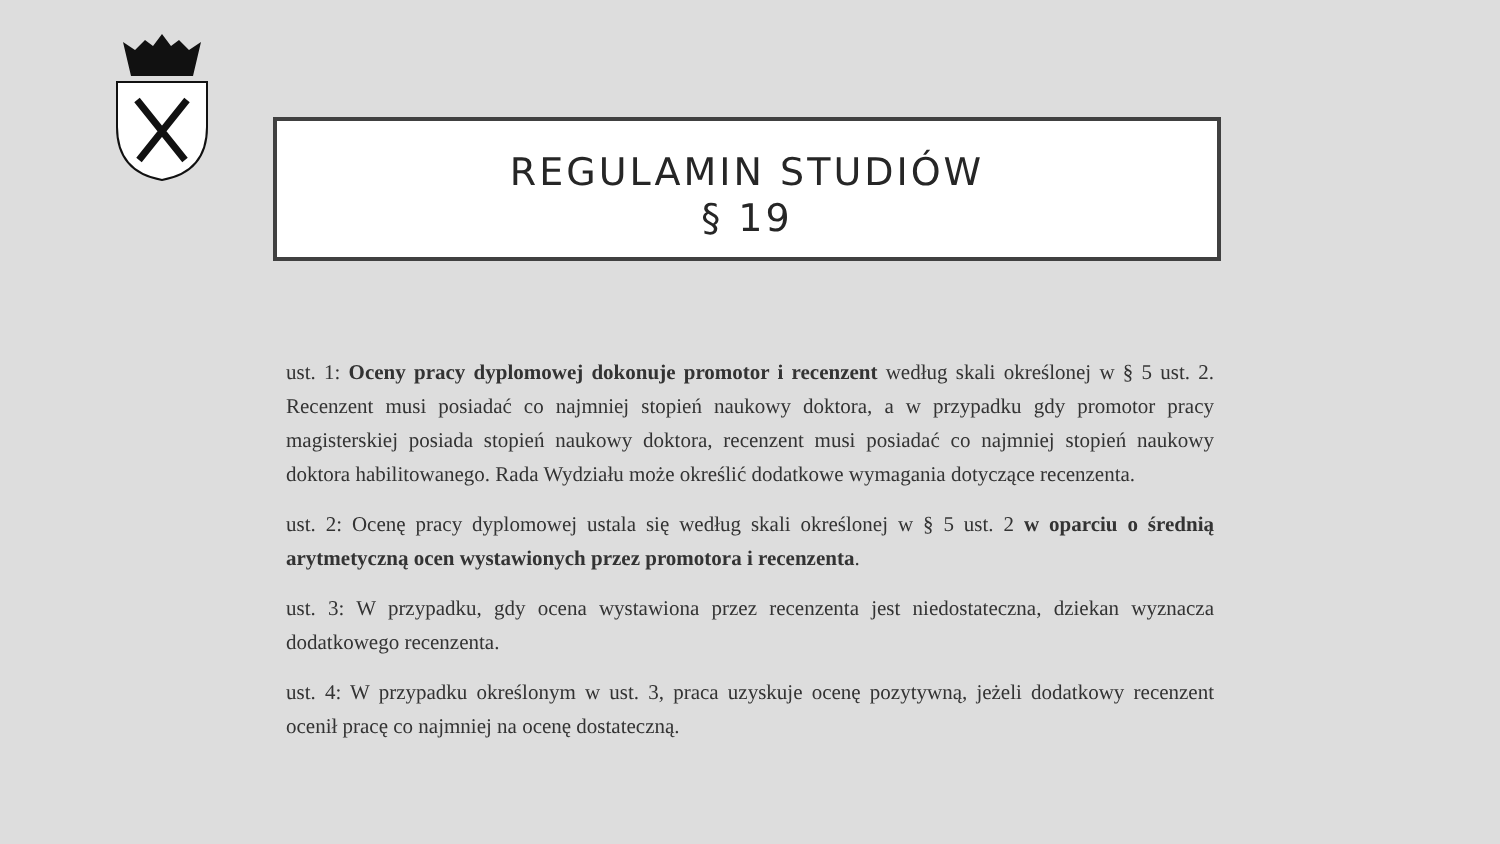REGULAMIN STUDIÓW
§ 19
ust. 1: Oceny pracy dyplomowej dokonuje promotor i recenzent według skali określonej w § 5 ust. 2. Recenzent musi posiadać co najmniej stopień naukowy doktora, a w przypadku gdy promotor pracy magisterskiej posiada stopień naukowy doktora, recenzent musi posiadać co najmniej stopień naukowy doktora habilitowanego. Rada Wydziału może określić dodatkowe wymagania dotyczące recenzenta.
ust. 2: Ocenę pracy dyplomowej ustala się według skali określonej w § 5 ust. 2 w oparciu o średnią arytmetyczną ocen wystawionych przez promotora i recenzenta.
ust. 3: W przypadku, gdy ocena wystawiona przez recenzenta jest niedostateczna, dziekan wyznacza dodatkowego recenzenta.
ust. 4: W przypadku określonym w ust. 3, praca uzyskuje ocenę pozytywną, jeżeli dodatkowy recenzent ocenił pracę co najmniej na ocenę dostateczną.